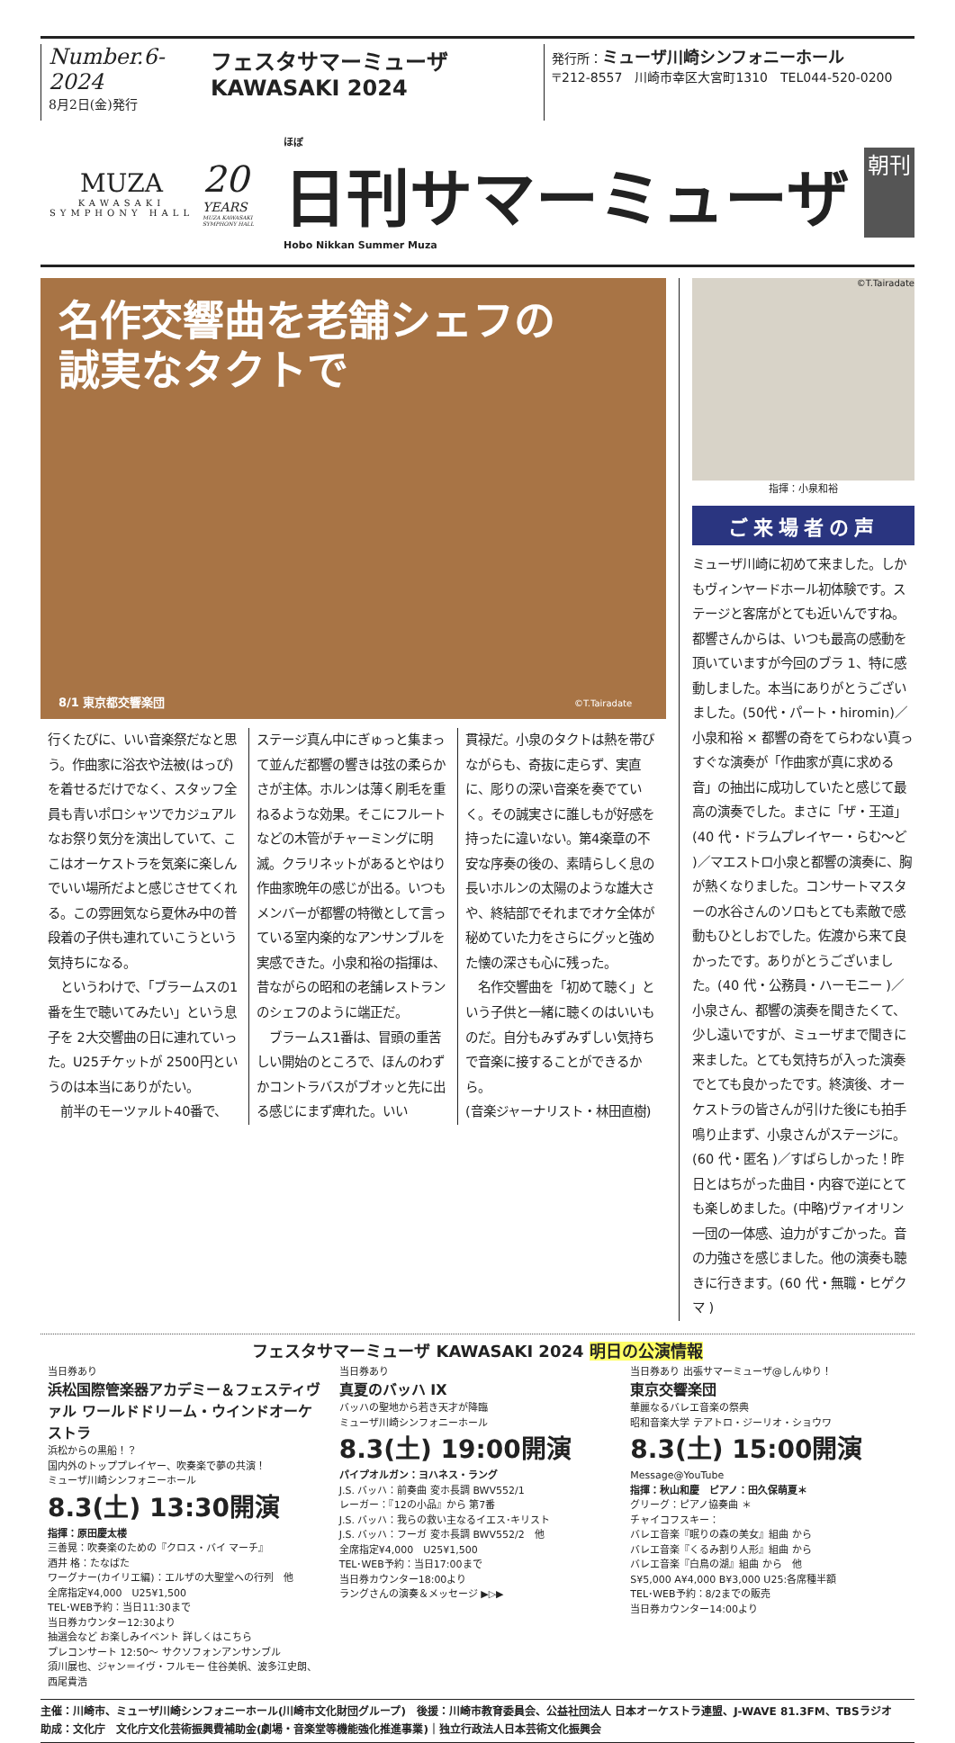Number.6-2024
8月2日(金)発行
フェスタサマーミューザ KAWASAKI 2024
発行所：ミューザ川崎シンフォニーホール
〒212-8557　川崎市幸区大宮町1310　TEL044-520-0200
MUZA
KAWASAKI
SYMPHONY HALL
20
YEARS
MUZA KAWASAKI SYMPHONY HALL
ほぼ
日刊サマーミューザ
Hobo Nikkan Summer Muza
朝刊
名作交響曲を老舗シェフの
誠実なタクトで
8/1 東京都交響楽団 ©T.Tairadate
行くたびに、いい音楽祭だなと思う。作曲家に浴衣や法被(はっぴ)を着せるだけでなく、スタッフ全員も青いポロシャツでカジュアルなお祭り気分を演出していて、ここはオーケストラを気楽に楽しんでいい場所だよと感じさせてくれる。この雰囲気なら夏休み中の普段着の子供も連れていこうという気持ちになる。
　というわけで、「ブラームスの1番を生で聴いてみたい」という息子を 2大交響曲の日に連れていった。U25チケットが 2500円というのは本当にありがたい。
　前半のモーツァルト40番で、
ステージ真ん中にぎゅっと集まって並んだ都響の響きは弦の柔らかさが主体。ホルンは薄く刷毛を重ねるような効果。そこにフルートなどの木管がチャーミングに明滅。クラリネットがあるとやはり作曲家晩年の感じが出る。いつもメンバーが都響の特徴として言っている室内楽的なアンサンブルを実感できた。小泉和裕の指揮は、昔ながらの昭和の老舗レストランのシェフのように端正だ。
　ブラームス1番は、冒頭の重苦しい開始のところで、ほんのわずかコントラバスがブオッと先に出る感じにまず痺れた。いい
貫禄だ。小泉のタクトは熱を帯びながらも、奇抜に走らず、実直に、彫りの深い音楽を奏でていく。その誠実さに誰しもが好感を持ったに違いない。第4楽章の不安な序奏の後の、素晴らしく息の長いホルンの太陽のような雄大さや、終結部でそれまでオケ全体が秘めていた力をさらにグッと強めた懐の深さも心に残った。
　名作交響曲を「初めて聴く」という子供と一緒に聴くのはいいものだ。自分もみずみずしい気持ちで音楽に接することができるから。
(音楽ジャーナリスト・林田直樹)
©T.Tairadate
指揮：小泉和裕
ご来場者の声
ミューザ川崎に初めて来ました。しかもヴィンヤードホール初体験です。ステージと客席がとても近いんですね。都響さんからは、いつも最高の感動を頂いていますが今回のブラ 1、特に感動しました。本当にありがとうございました。(50代・パート・hiromin)／小泉和裕 × 都響の奇をてらわない真っすぐな演奏が「作曲家が真に求める音」の抽出に成功していたと感じて最高の演奏でした。まさに「ザ・王道」(40 代・ドラムプレイヤー・らむ～ど )／マエストロ小泉と都響の演奏に、胸が熱くなりました。コンサートマスターの水谷さんのソロもとても素敵で感動もひとしおでした。佐渡から来て良かったです。ありがとうございました。(40 代・公務員・ハーモニー )／小泉さん、都響の演奏を聞きたくて、少し遠いですが、ミューザまで聞きに来ました。とても気持ちが入った演奏でとても良かったです。終演後、オーケストラの皆さんが引けた後にも拍手鳴り止まず、小泉さんがステージに。(60 代・匿名 )／すばらしかった！昨日とはちがった曲目・内容で逆にとても楽しめました。(中略)ヴァイオリン一団の一体感、迫力がすごかった。音の力強さを感じました。他の演奏も聴きに行きます。(60 代・無職・ヒゲクマ )
フェスタサマーミューザ KAWASAKI 2024 明日の公演情報
当日券あり
浜松国際管楽器アカデミー＆フェスティヴァル ワールドドリーム・ウインドオーケストラ
浜松からの黒船！？
国内外のトッププレイヤー、吹奏楽で夢の共演！
ミューザ川崎シンフォニーホール
8.3(土) 13:30開演
指揮：原田慶太楼
三善晃：吹奏楽のための『クロス・バイ マーチ』
酒井 格：たなばた
ワーグナー(カイリエ編)：エルザの大聖堂への行列　他
全席指定¥4,000　U25¥1,500
TEL･WEB予約：当日11:30まで
当日券カウンター12:30より
抽選会など お楽しみイベント 詳しくはこちら
プレコンサート 12:50～ サクソフォンアンサンブル
須川展也、ジャン＝イヴ・フルモー 住谷美帆、波多江史朗、西尾貴浩
当日券あり
真夏のバッハ IX
バッハの聖地から若き天才が降臨
ミューザ川崎シンフォニーホール
8.3(土) 19:00開演
パイプオルガン：ヨハネス・ラング
J.S. バッハ：前奏曲 変ホ長調 BWV552/1
レーガー：『12の小品』から 第7番
J.S. バッハ：我らの救い主なるイエス･キリスト
J.S. バッハ：フーガ 変ホ長調 BWV552/2　他
全席指定¥4,000　U25¥1,500
TEL･WEB予約：当日17:00まで
当日券カウンター18:00より
ラングさんの演奏＆メッセージ ▶▷▶
当日券あり 出張サマーミューザ@しんゆり！
東京交響楽団
華麗なるバレエ音楽の祭典
昭和音楽大学 テアトロ・ジーリオ・ショウワ
8.3(土) 15:00開演 Message@YouTube
指揮：秋山和慶　ピアノ：田久保萌夏＊
グリーグ：ピアノ協奏曲 ＊
チャイコフスキー：
バレエ音楽『眠りの森の美女』組曲 から
バレエ音楽『くるみ割り人形』組曲 から
バレエ音楽『白鳥の湖』組曲 から　他
S¥5,000 A¥4,000 B¥3,000 U25:各席種半額
TEL･WEB予約：8/2までの販売
当日券カウンター14:00より
主催：川崎市、ミューザ川崎シンフォニーホール(川崎市文化財団グループ)　後援：川崎市教育委員会、公益社団法人 日本オーケストラ連盟、J-WAVE 81.3FM、TBSラジオ
助成：文化庁　文化庁文化芸術振興費補助金(劇場・音楽堂等機能強化推進事業)｜独立行政法人日本芸術文化振興会